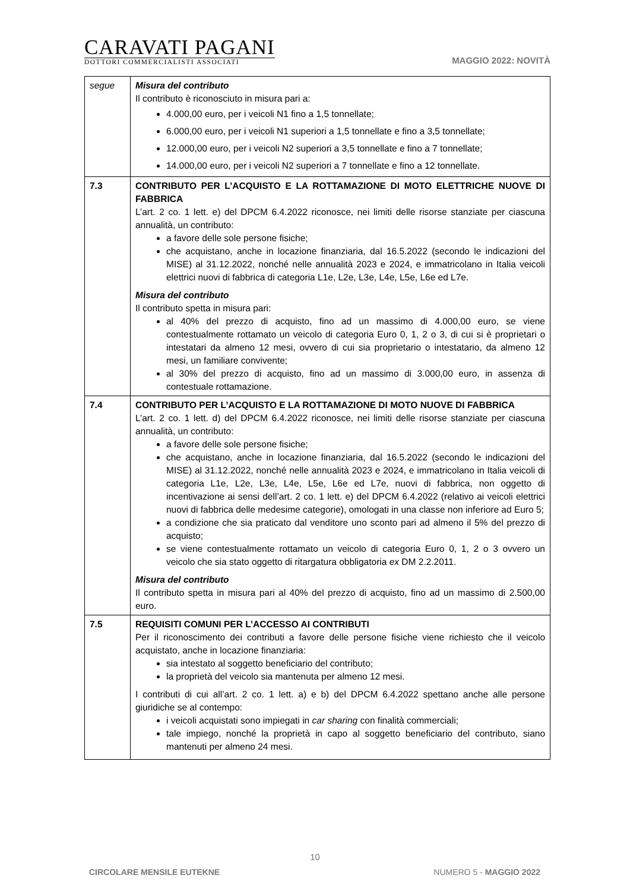CARAVATI PAGANI
DOTTORI COMMERCIALISTI ASSOCIATI
MAGGIO 2022: NOVITÀ
| segue | Misura del contributo Il contributo è riconosciuto in misura pari a: 4.000,00 euro, per i veicoli N1 fino a 1,5 tonnellate; 6.000,00 euro, per i veicoli N1 superiori a 1,5 tonnellate e fino a 3,5 tonnellate; 12.000,00 euro, per i veicoli N2 superiori a 3,5 tonnellate e fino a 7 tonnellate; 14.000,00 euro, per i veicoli N2 superiori a 7 tonnellate e fino a 12 tonnellate. |
| 7.3 | CONTRIBUTO PER L’ACQUISTO E LA ROTTAMAZIONE DI MOTO ELETTRICHE NUOVE DI FABBRICA L’art. 2 co. 1 lett. e) del DPCM 6.4.2022 riconosce, nei limiti delle risorse stanziate per ciascuna annualità, un contributo: a favore delle sole persone fisiche; che acquistano, anche in locazione finanziaria, dal 16.5.2022 (secondo le indicazioni del MISE) al 31.12.2022, nonché nelle annualità 2023 e 2024, e immatricolano in Italia veicoli elettrici nuovi di fabbrica di categoria L1e, L2e, L3e, L4e, L5e, L6e ed L7e. Misura del contributo Il contributo spetta in misura pari: al 40% del prezzo di acquisto, fino ad un massimo di 4.000,00 euro, se viene contestualmente rottamato un veicolo di categoria Euro 0, 1, 2 o 3, di cui si è proprietari o intestatari da almeno 12 mesi, ovvero di cui sia proprietario o intestatario, da almeno 12 mesi, un familiare convivente; al 30% del prezzo di acquisto, fino ad un massimo di 3.000,00 euro, in assenza di contestuale rottamazione. |
| 7.4 | CONTRIBUTO PER L’ACQUISTO E LA ROTTAMAZIONE DI MOTO NUOVE DI FABBRICA L’art. 2 co. 1 lett. d) del DPCM 6.4.2022 riconosce, nei limiti delle risorse stanziate per ciascuna annualità, un contributo: a favore delle sole persone fisiche; che acquistano, anche in locazione finanziaria, dal 16.5.2022 (secondo le indicazioni del MISE) al 31.12.2022, nonché nelle annualità 2023 e 2024, e immatricolano in Italia veicoli di categoria L1e, L2e, L3e, L4e, L5e, L6e ed L7e, nuovi di fabbrica, non oggetto di incentivazione ai sensi dell’art. 2 co. 1 lett. e) del DPCM 6.4.2022 (relativo ai veicoli elettrici nuovi di fabbrica delle medesime categorie), omologati in una classe non inferiore ad Euro 5; a condizione che sia praticato dal venditore uno sconto pari ad almeno il 5% del prezzo di acquisto; se viene contestualmente rottamato un veicolo di categoria Euro 0, 1, 2 o 3 ovvero un veicolo che sia stato oggetto di ritargatura obbligatoria ex DM 2.2.2011. Misura del contributo Il contributo spetta in misura pari al 40% del prezzo di acquisto, fino ad un massimo di 2.500,00 euro. |
| 7.5 | REQUISITI COMUNI PER L’ACCESSO AI CONTRIBUTI Per il riconoscimento dei contributi a favore delle persone fisiche viene richiesto che il veicolo acquistato, anche in locazione finanziaria: sia intestato al soggetto beneficiario del contributo; la proprietà del veicolo sia mantenuta per almeno 12 mesi. I contributi di cui all’art. 2 co. 1 lett. a) e b) del DPCM 6.4.2022 spettano anche alle persone giuridiche se al contempo: i veicoli acquistati sono impiegati in car sharing con finalità commerciali; tale impiego, nonché la proprietà in capo al soggetto beneficiario del contributo, siano mantenuti per almeno 24 mesi. |
10
CIRCOLARE MENSILE EUTEKNE NUMERO 5 - MAGGIO 2022